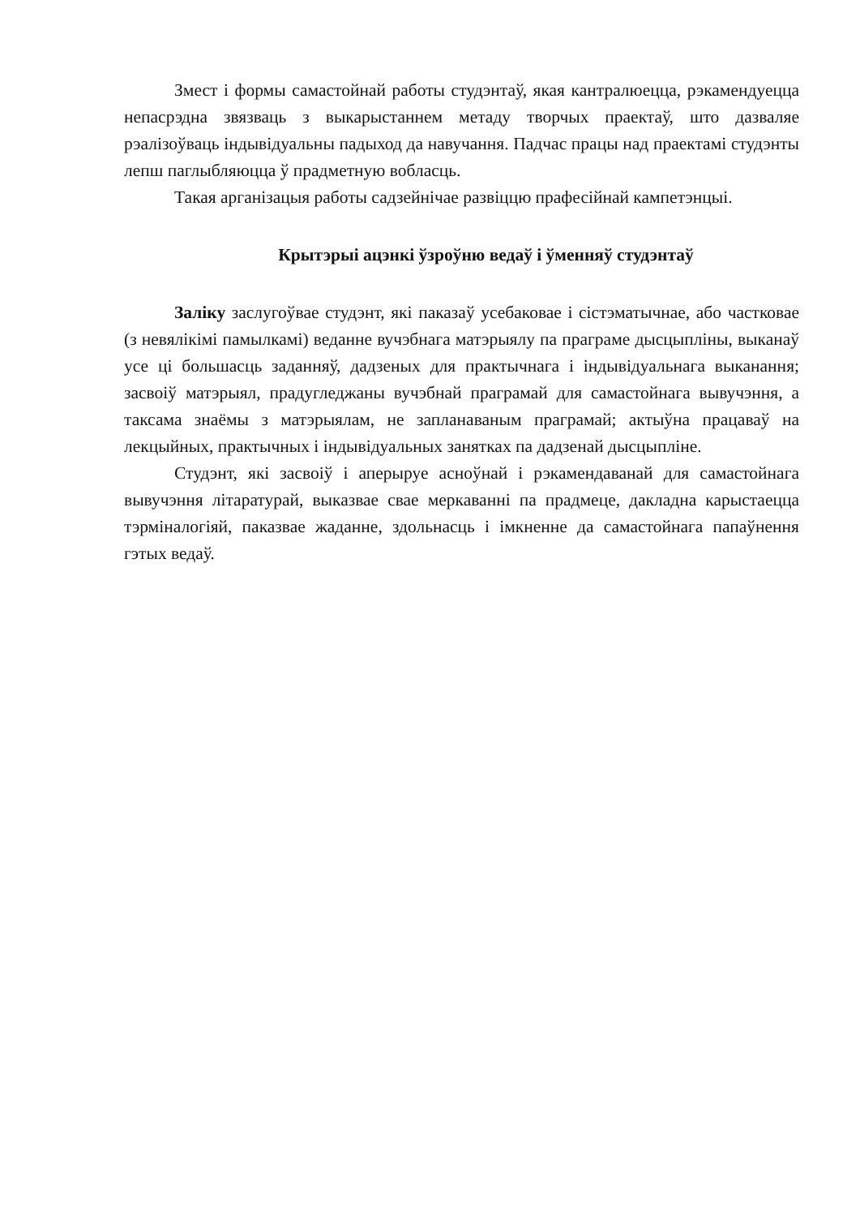Змест і формы самастойнай работы студэнтаў, якая кантралюецца, рэкамендуецца непасрэдна звязваць з выкарыстаннем метаду творчых праектаў, што дазваляе рэалізоўваць індывідуальны падыход да навучання. Падчас працы над праектамі студэнты лепш паглыбляюцца ў прадметную вобласць.
Такая арганізацыя работы садзейнічае развіццю прафесійнай кампетэнцыі.
Крытэрыі ацэнкі ўзроўню ведаў і ўменняў студэнтаў
Заліку заслугоўвае студэнт, які паказаў усебаковае і сістэматычнае, або частковае (з невялікімі памылкамі) веданне вучэбнага матэрыялу па праграме дысцыпліны, выканаў усе ці большасць заданняў, дадзеных для практычнага і індывідуальнага выканання; засвоіў матэрыял, прадугледжаны вучэбнай праграмай для самастойнага вывучэння, а таксама знаёмы з матэрыялам, не запланаваным праграмай; актыўна працаваў на лекцыйных, практычных і індывідуальных занятках па дадзенай дысцыпліне.
Студэнт, які засвоіў і аперыруе асноўнай і рэкамендаванай для самастойнага вывучэння літаратурай, выказвае свае меркаванні па прадмеце, дакладна карыстаецца тэрміналогіяй, паказвае жаданне, здольнасць і імкненне да самастойнага папаўнення гэтых ведаў.